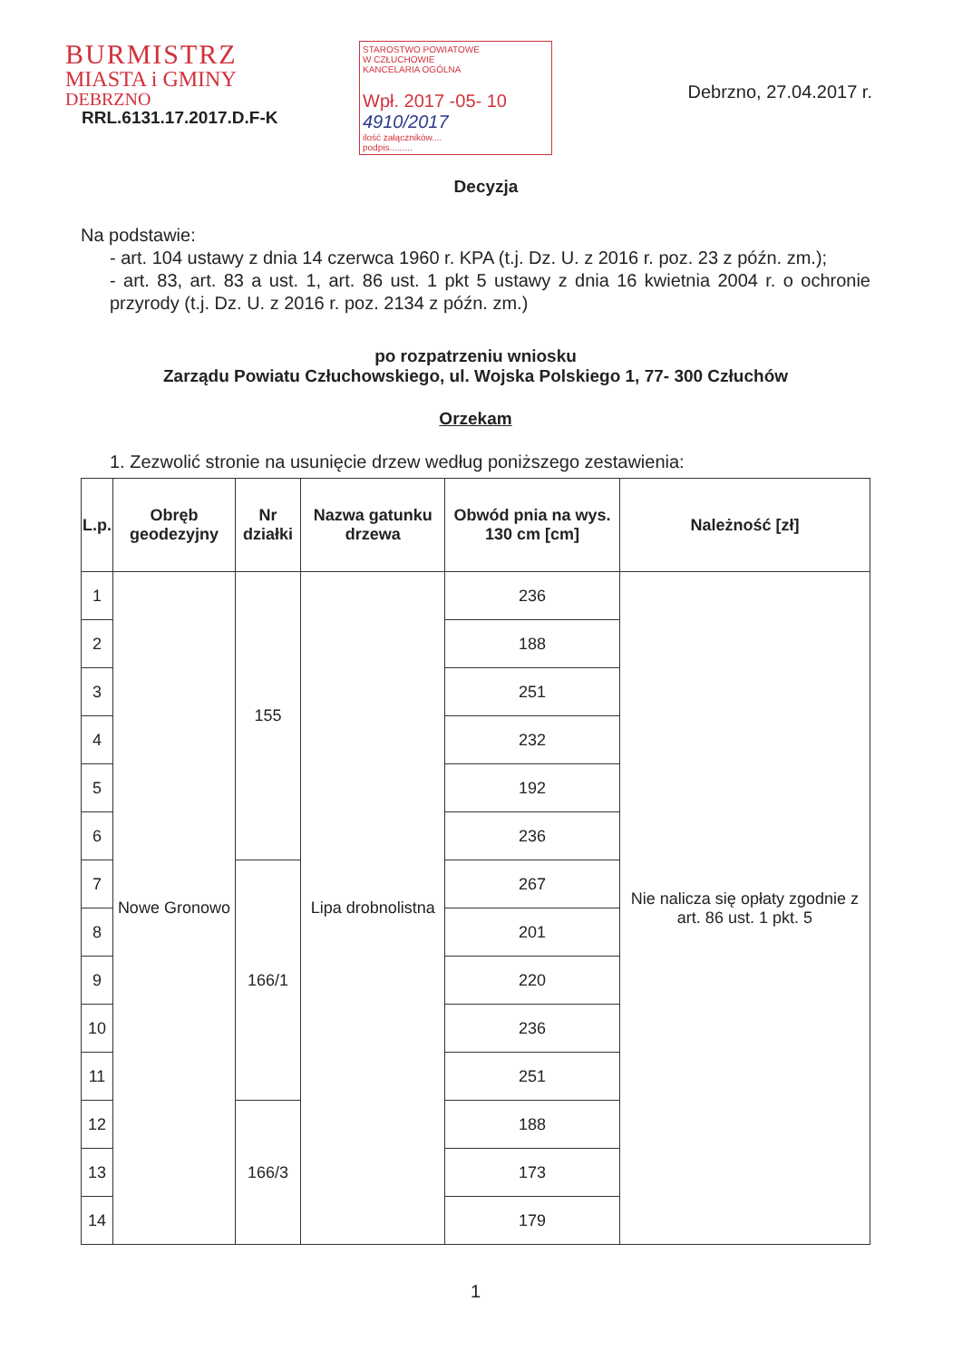BURMISTRZ
MIASTA i GMINY
DEBRZNO
RRL.6131.17.2017.D.F-K
STAROSTWO POWIATOWE
W CZŁUCHOWIE
KANCELARIA OGÓLNA
Wpł. 2017 -05- 10 4910/2017
ilość załączników....
podpis.........
Debrzno, 27.04.2017 r.
Decyzja
Na podstawie:
- art. 104 ustawy z dnia 14 czerwca 1960 r. KPA (t.j. Dz. U. z 2016 r. poz. 23 z późn. zm.);
- art. 83, art. 83 a ust. 1, art. 86 ust. 1 pkt 5 ustawy z dnia 16 kwietnia 2004 r. o ochronie przyrody (t.j. Dz. U. z 2016 r. poz. 2134 z późn. zm.)
po rozpatrzeniu wniosku
Zarządu Powiatu Człuchowskiego, ul. Wojska Polskiego 1, 77- 300 Człuchów
Orzekam
1. Zezwolić stronie na usunięcie drzew według poniższego zestawienia:
| L.p. | Obręb geodezyjny | Nr działki | Nazwa gatunku drzewa | Obwód pnia na wys. 130 cm [cm] | Należność [zł] |
| --- | --- | --- | --- | --- | --- |
| 1 | Nowe Gronowo | 155 | Lipa drobnolistna | 236 | Nie nalicza się opłaty zgodnie z art. 86 ust. 1 pkt. 5 |
| 2 | | | | 188 | |
| 3 | | | | 251 | |
| 4 | | | | 232 | |
| 5 | | | | 192 | |
| 6 | | | | 236 | |
| 7 | | 166/1 | | 267 | |
| 8 | | | | 201 | |
| 9 | | | | 220 | |
| 10 | | | | 236 | |
| 11 | | | | 251 | |
| 12 | | 166/3 | | 188 | |
| 13 | | | | 173 | |
| 14 | | | | 179 | |
1